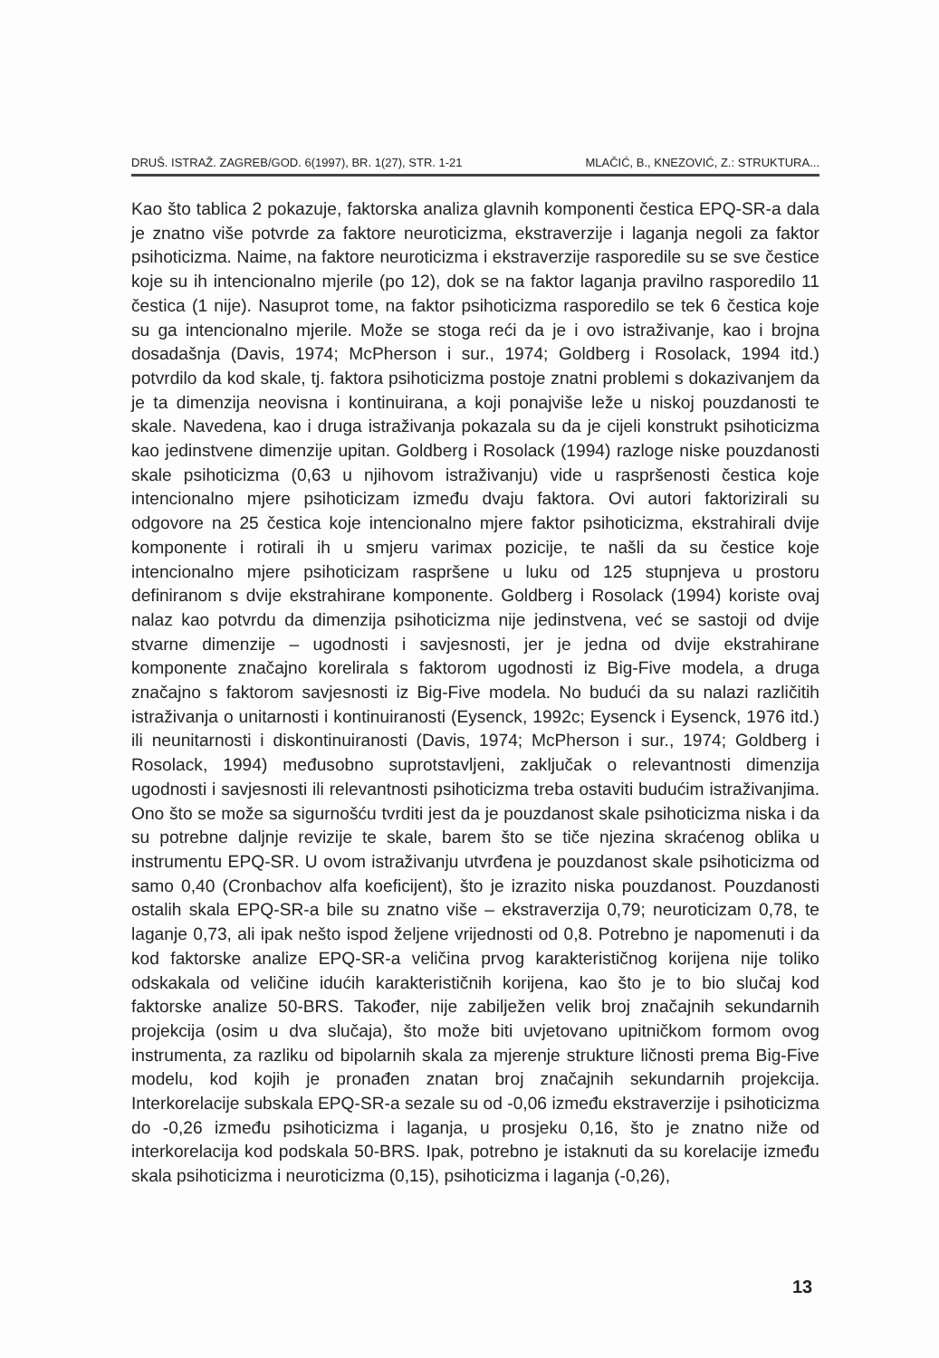DRUŠ. ISTRAŽ. ZAGREB/GOD. 6(1997), BR. 1(27), STR. 1-21 MLAČIĆ, B., KNEZOVIĆ, Z.: STRUKTURA...
Kao što tablica 2 pokazuje, faktorska analiza glavnih komponenti čestica EPQ-SR-a dala je znatno više potvrde za faktore neuroticizma, ekstraverzije i laganja negoli za faktor psihoticizma. Naime, na faktore neuroticizma i ekstraverzije rasporedile su se sve čestice koje su ih intencionalno mjerile (po 12), dok se na faktor laganja pravilno rasporedilo 11 čestica (1 nije). Nasuprot tome, na faktor psihoticizma rasporedilo se tek 6 čestica koje su ga intencionalno mjerile. Može se stoga reći da je i ovo istraživanje, kao i brojna dosadašnja (Davis, 1974; McPherson i sur., 1974; Goldberg i Rosolack, 1994 itd.) potvrdilo da kod skale, tj. faktora psihoticizma postoje znatni problemi s dokazivanjem da je ta dimenzija neovisna i kontinuirana, a koji ponajviše leže u niskoj pouzdanosti te skale. Navedena, kao i druga istraživanja pokazala su da je cijeli konstrukt psihoticizma kao jedinstvene dimenzije upitan. Goldberg i Rosolack (1994) razloge niske pouzdanosti skale psihoticizma (0,63 u njihovom istraživanju) vide u raspršenosti čestica koje intencionalno mjere psihoticizam između dvaju faktora. Ovi autori faktorizirali su odgovore na 25 čestica koje intencionalno mjere faktor psihoticizma, ekstrahirali dvije komponente i rotirali ih u smjeru varimax pozicije, te našli da su čestice koje intencionalno mjere psihoticizam raspršene u luku od 125 stupnjeva u prostoru definiranom s dvije ekstrahirane komponente. Goldberg i Rosolack (1994) koriste ovaj nalaz kao potvrdu da dimenzija psihoticizma nije jedinstvena, već se sastoji od dvije stvarne dimenzije – ugodnosti i savjesnosti, jer je jedna od dvije ekstrahirane komponente značajno korelirala s faktorom ugodnosti iz Big-Five modela, a druga značajno s faktorom savjesnosti iz Big-Five modela. No budući da su nalazi različitih istraživanja o unitarnosti i kontinuiranosti (Eysenck, 1992c; Eysenck i Eysenck, 1976 itd.) ili neunitarnosti i diskontinuiranosti (Davis, 1974; McPherson i sur., 1974; Goldberg i Rosolack, 1994) međusobno suprotstavljeni, zaključak o relevantnosti dimenzija ugodnosti i savjesnosti ili relevantnosti psihoticizma treba ostaviti budućim istraživanjima. Ono što se može sa sigurnošću tvrditi jest da je pouzdanost skale psihoticizma niska i da su potrebne daljnje revizije te skale, barem što se tiče njezina skraćenog oblika u instrumentu EPQ-SR. U ovom istraživanju utvrđena je pouzdanost skale psihoticizma od samo 0,40 (Cronbachov alfa koeficijent), što je izrazito niska pouzdanost. Pouzdanosti ostalih skala EPQ-SR-a bile su znatno više – ekstraverzija 0,79; neuroticizam 0,78, te laganje 0,73, ali ipak nešto ispod željene vrijednosti od 0,8. Potrebno je napomenuti i da kod faktorske analize EPQ-SR-a veličina prvog karakterističnog korijena nije toliko odskakala od veličine idućih karakterističnih korijena, kao što je to bio slučaj kod faktorske analize 50-BRS. Također, nije zabilježen velik broj značajnih sekundarnih projekcija (osim u dva slučaja), što može biti uvjetovano upitničkom formom ovog instrumenta, za razliku od bipolarnih skala za mjerenje strukture ličnosti prema Big-Five modelu, kod kojih je pronađen znatan broj značajnih sekundarnih projekcija. Interkorelacije subskala EPQ-SR-a sezale su od -0,06 između ekstraverzije i psihoticizma do -0,26 između psihoticizma i laganja, u prosjeku 0,16, što je znatno niže od interkorelacija kod podskala 50-BRS. Ipak, potrebno je istaknuti da su korelacije između skala psihoticizma i neuroticizma (0,15), psihoticizma i laganja (-0,26),
13